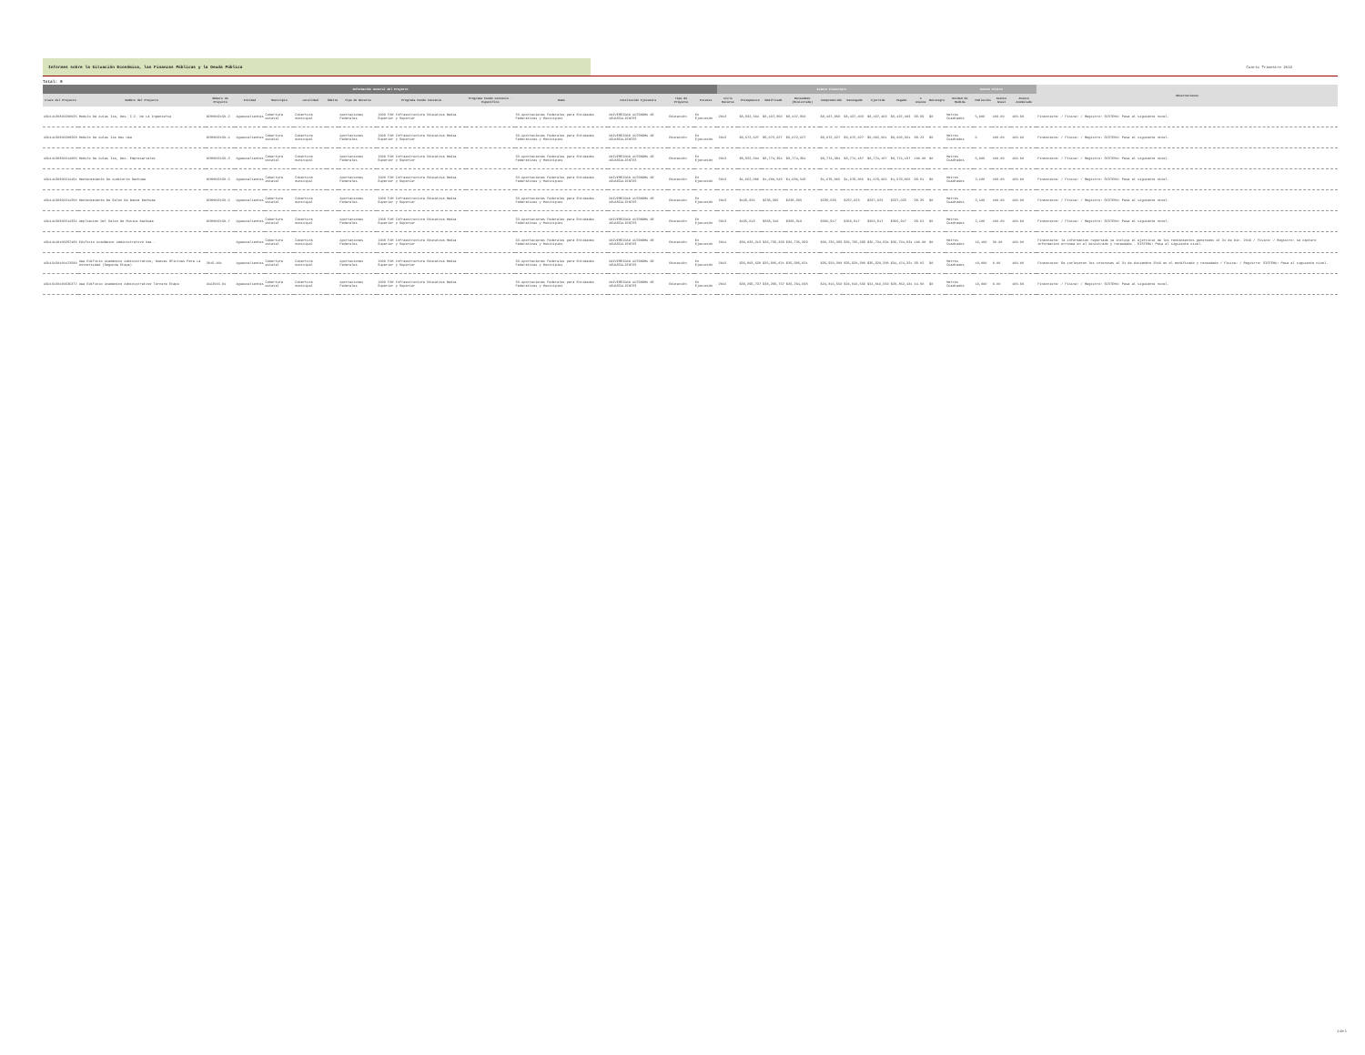Informes sobre la Situación Económica, las Finanzas Públicas y la Deuda Pública
Cuarto Trimestre 2016
Total: 9
| Información General del Proyecto | | | | | | | | | | | | | | Avance Financiero | | | | | | | | | | Avance Físico | | | | Observaciones |
| --- | --- | --- | --- | --- | --- | --- | --- | --- | --- | --- | --- | --- | --- | --- | --- | --- | --- | --- | --- | --- | --- | --- | --- | --- | --- | --- | --- | --- |
| Clave del Proyecto | Nombre del Proyecto | Número de Proyecto | Entidad | Municipio | Localidad | Ámbito | Tipo de Recurso | Programa Fondo Convenio | Programa Fondo Convenio - Específico | Ramo | Institución Ejecutora | Tipo de Proyecto | Estatus | Ciclo Recurso | Presupuesto | Modificado | Recaudado (Ministrado) | Comprometido | Devengado | Ejercido | Pagado | % Avance | Reintegro | Unidad de Medida | Población | Avance Anual | Avance Acumulado | |
| AGU14130300208025 | Modulo De Aulas Iia, Des. C.C. De La Ingenieria | DIMH002150-2 | Aguascalientes | Cobertura estatal | Cobertura municipal | | Aportaciones Federales | I008 FAM Infraestructura Educativa Media Superior y Superior | | 33-Aportaciones Federales para Entidades Federativas y Municipios | UNIVERSIDAD AUTONOMA DE AGUASCALIENTES | Educación | En Ejecución | 2013 | $8,932,504 | $8,437,850 | $8,437,850 | $8,437,850 | $8,437,403 | $8,437,403 | $8,437,403 | 99.99 | $0 | Metros Cuadrados | 5,000 | 100.00 | 100.00 | Financiera: / Física: / Registro: SISTEMA: Pasa al siguiente nivel. |
| AGU14130300208268 | Modulo De Aulas Iia Des Uaa | DIMH002150-4 | Aguascalientes | Cobertura estatal | Cobertura municipal | | Aportaciones Federales | I008 FAM Infraestructura Educativa Media Superior y Superior | | 33-Aportaciones Federales para Entidades Federativas y Municipios | UNIVERSIDAD AUTONOMA DE AGUASCALIENTES | Educación | En Ejecución | 2013 | $9,072,627 | $9,072,627 | $9,072,627 | $9,072,627 | $9,072,627 | $9,002,561 | $9,002,561 | 99.23 | $0 | Metros Cuadrados | 0 | 100.00 | 100.00 | Financiera: / Física: / Registro: SISTEMA: Pasa al siguiente nivel. |
| AGU14130300214005 | Modulo De Aulas Iia, Des. Empresariales | DIMH002150-3 | Aguascalientes | Cobertura estatal | Cobertura municipal | | Aportaciones Federales | I008 FAM Infraestructura Educativa Media Superior y Superior | | 33-Aportaciones Federales para Entidades Federativas y Municipios | UNIVERSIDAD AUTONOMA DE AGUASCALIENTES | Educación | En Ejecución | 2013 | $8,932,504 | $8,774,394 | $8,774,394 | $8,774,394 | $8,774,187 | $8,774,187 | $8,774,187 | 100.00 | $0 | Metros Cuadrados | 5,000 | 100.00 | 100.00 | Financiera: / Física: / Registro: SISTEMA: Pasa al siguiente nivel. |
| AGU14130300214191 | Mantenimiento De Auditorio Bachuaa | DIMH002150-5 | Aguascalientes | Cobertura estatal | Cobertura municipal | | Aportaciones Federales | I008 FAM Infraestructura Educativa Media Superior y Superior | | 33-Aportaciones Federales para Entidades Federativas y Municipios | UNIVERSIDAD AUTONOMA DE AGUASCALIENTES | Educación | En Ejecución | 2013 | $1,662,000 | $1,680,549 | $1,680,549 | $1,679,066 | $1,679,066 | $1,679,066 | $1,679,066 | 99.91 | $0 | Metros Cuadrados | 2,100 | 100.00 | 100.00 | Financiera: / Física: / Registro: SISTEMA: Pasa al siguiente nivel. |
| AGU14130300214250 | Mantenimiento De Salon De Danza Bachuaa | DIMH002150-6 | Aguascalientes | Cobertura estatal | Cobertura municipal | | Aportaciones Federales | I008 FAM Infraestructura Educativa Media Superior y Superior | | 33-Aportaciones Federales para Entidades Federativas y Municipios | UNIVERSIDAD AUTONOMA DE AGUASCALIENTES | Educación | En Ejecución | 2013 | $169,826 | $238,585 | $238,585 | $238,585 | $237,023 | $237,023 | $237,023 | 99.35 | $0 | Metros Cuadrados | 2,100 | 100.00 | 100.00 | Financiera: / Física: / Registro: SISTEMA: Pasa al siguiente nivel. |
| AGU14130300214334 | Ampliacion Del Salon De Musica Bachuaa | DIMH002150-7 | Aguascalientes | Cobertura estatal | Cobertura municipal | | Aportaciones Federales | I008 FAM Infraestructura Educativa Media Superior y Superior | | 33-Aportaciones Federales para Entidades Federativas y Municipios | UNIVERSIDAD AUTONOMA DE AGUASCALIENTES | Educación | En Ejecución | 2013 | $455,618 | $368,310 | $368,310 | $366,917 | $366,917 | $366,917 | $366,917 | 99.62 | $0 | Metros Cuadrados | 2,100 | 100.00 | 100.00 | Financiera: / Física: / Registro: SISTEMA: Pasa al siguiente nivel. |
| AGU14140100297486 | Edificio Académico Administrativo Uaa - | | Aguascalientes | Cobertura estatal | Cobertura municipal | | Aportaciones Federales | I008 FAM Infraestructura Educativa Media Superior y Superior | | 33-Aportaciones Federales para Entidades Federativas y Municipios | UNIVERSIDAD AUTONOMA DE AGUASCALIENTES | Educación | En Ejecución | 2014 | $36,033,213 | $36,735,399 | $36,735,399 | $36,735,399 | $36,735,399 | $36,734,934 | $36,734,934 | 100.00 | $0 | Metros Cuadrados | 16,100 | 50.00 | 100.00 | Financiera: la informacion reportada ya incluye el ejercicio de los rendimientos generados al 31 de Dic. 2016 / Física: / Registro: se capturo informacion erronea en el ministrado y recaudado - SISTEMA: Pasa al siguiente nivel. |
| AGU15150100472580 | Uaa Edificio Academico Administrativo, Nuevas Oficinas Para La Universidad (Segunda Etapa) | 2015.001 | Aguascalientes | Cobertura estatal | Cobertura municipal | | Aportaciones Federales | I008 FAM Infraestructura Educativa Media Superior y Superior | | 33-Aportaciones Federales para Entidades Federativas y Municipios | UNIVERSIDAD AUTONOMA DE AGUASCALIENTES | Educación | En Ejecución | 2015 | $35,803,538 | $35,985,821 | $35,985,821 | $35,920,388 | $35,920,388 | $35,920,388 | $34,474,321 | 99.82 | $0 | Metros Cuadrados | 18,000 | 0.00 | 100.00 | Financiera: Se incluyeron los intereses al 31 de diciembre 2016 en el modificado y recaudado / Física: / Registro: SISTEMA: Pasa al siguiente nivel. |
| AGU16160100636377 | Uaa Edificio Academico Administrativo Tercera Etapa | UAA2016-01 | Aguascalientes | Cobertura estatal | Cobertura municipal | | Aportaciones Federales | I008 FAM Infraestructura Educativa Media Superior y Superior | | 33-Aportaciones Federales para Entidades Federativas y Municipios | UNIVERSIDAD AUTONOMA DE AGUASCALIENTES | Educación | En Ejecución | 2016 | $38,299,737 | $38,299,737 | $36,254,698 | $24,816,550 | $24,816,550 | $24,816,550 | $20,852,431 | 64.80 | $0 | Metros Cuadrados | 10,000 | 0.00 | 100.00 | Financiera: / Física: / Registro: SISTEMA: Pasa al siguiente nivel. |
1 de 1